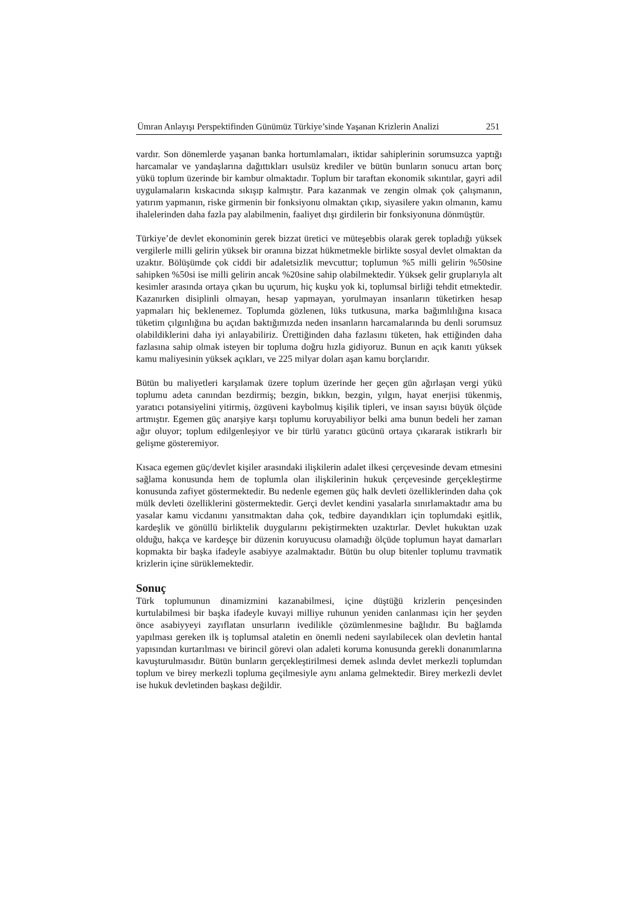Ümran Anlayışı Perspektifinden Günümüz Türkiye’sinde Yaşanan Krizlerin Analizi 251
vardır. Son dönemlerde yaşanan banka hortumlamaları, iktidar sahiplerinin sorumsuzca yaptığı harcamalar ve yandaşlarına dağıttıkları usulsüz krediler ve bütün bunların sonucu artan borç yükü toplum üzerinde bir kambur olmaktadır. Toplum bir taraftan ekonomik sıkıntılar, gayri adil uygulamaların kıskacında sıkışıp kalmıştır. Para kazanmak ve zengin olmak çok çalışmanın, yatırım yapmanın, riske girmenin bir fonksiyonu olmaktan çıkıp, siyasilere yakın olmanın, kamu ihalelerinden daha fazla pay alabilmenin, faaliyet dışı girdilerin bir fonksiyonuna dönmüştür.
Türkiye’de devlet ekonominin gerek bizzat üretici ve müteşebbis olarak gerek topladığı yüksek vergilerle milli gelirin yüksek bir oranına bizzat hükmetmekle birlikte sosyal devlet olmaktan da uzaktır. Bölüşümde çok ciddi bir adaletsizlik mevcuttur; toplumun %5 milli gelirin %50sine sahipken %50si ise milli gelirin ancak %20sine sahip olabilmektedir. Yüksek gelir gruplarıyla alt kesimler arasında ortaya çıkan bu uçurum, hiç kuşku yok ki, toplumsal birliği tehdit etmektedir. Kazanırken disiplinli olmayan, hesap yapmayan, yorulmayan insanların tüketirken hesap yapmaları hiç beklenemez. Toplumda gözlenen, lüks tutkusuna, marka bağımlılığına kısaca tüketim çılgınlığına bu açıdan baktığımızda neden insanların harcamalarında bu denli sorumsuz olabildiklerini daha iyi anlayabiliriz. Ürettiğinden daha fazlasını tüketen, hak ettiğinden daha fazlasına sahip olmak isteyen bir topluma doğru hızla gidiyoruz. Bunun en açık kanıtı yüksek kamu maliyesinin yüksek açıkları, ve 225 milyar doları aşan kamu borçlarıdır.
Bütün bu maliyetleri karşılamak üzere toplum üzerinde her geçen gün ağırlaşan vergi yükü toplumu adeta canından bezdirmiş; bezgin, bıkkın, bezgin, yılgın, hayat enerjisi tükenmiş, yaratıcı potansiyelini yitirmiş, özgüveni kaybolmuş kişilik tipleri, ve insan sayısı büyük ölçüde artmıştır. Egemen güç anarşiye karşı toplumu koruyabiliyor belki ama bunun bedeli her zaman ağır oluyor; toplum edilgenleşiyor ve bir türlü yaratıcı gücünü ortaya çıkararak istikrarlı bir gelişme gösteremiyor.
Kısaca egemen güç/devlet kişiler arasındaki ilişkilerin adalet ilkesi çerçevesinde devam etmesini sağlama konusunda hem de toplumla olan ilişkilerinin hukuk çerçevesinde gerçekleştirme konusunda zafiyet göstermektedir. Bu nedenle egemen güç halk devleti özelliklerinden daha çok mülk devleti özelliklerini göstermektedir. Gerçi devlet kendini yasalarla sınırlamaktadır ama bu yasalar kamu vicdanını yansıtmaktan daha çok, tedbire dayandıkları için toplumdaki eşitlik, kardeşlik ve gönüllü birliktelik duygularını pekiştirmekten uzaktırlar. Devlet hukuktan uzak olduğu, hakça ve kardeşçe bir düzenin koruyucusu olamadığı ölçüde toplumun hayat damarları kopmakta bir başka ifadeyle asabiyye azalmaktadır. Bütün bu olup bitenler toplumu travmatik krizlerin içine sürüklemektedir.
Sonuç
Türk toplumunun dinamizmini kazanabilmesi, içine düştüğü krizlerin pençesinden kurtulabilmesi bir başka ifadeyle kuvayi milliye ruhunun yeniden canlanması için her şeyden önce asabiyyeyi zayıflatan unsurların ivedilikle çözümlenmesine bağlıdır. Bu bağlamda yapılması gereken ilk iş toplumsal ataletin en önemli nedeni sayılabilecek olan devletin hantal yapısından kurtarılması ve birincil görevi olan adaleti koruma konusunda gerekli donanımlarına kavuşturulmasıdır. Bütün bunların gerçekleştirilmesi demek aslında devlet merkezli toplumdan toplum ve birey merkezli topluma geçilmesiyle aynı anlama gelmektedir. Birey merkezli devlet ise hukuk devletinden başkası değildir.